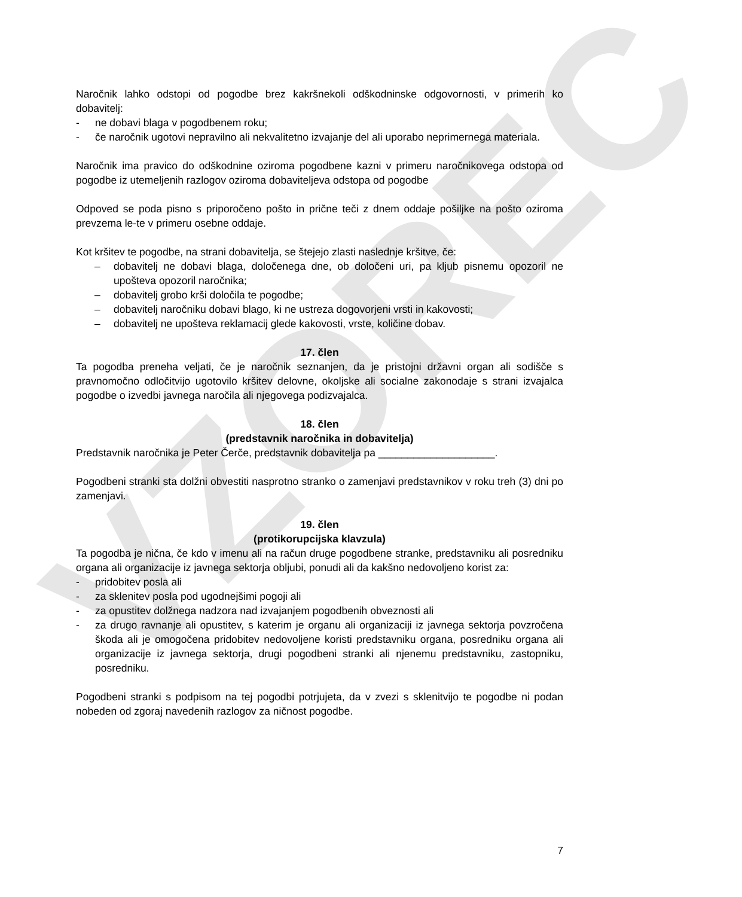VZOREC
Naročnik lahko odstopi od pogodbe brez kakršnekoli odškodninske odgovornosti, v primerih ko dobavitelj:
- ne dobavi blaga v pogodbenem roku;
- če naročnik ugotovi nepravilno ali nekvalitetno izvajanje del ali uporabo neprimernega materiala.
Naročnik ima pravico do odškodnine oziroma pogodbene kazni v primeru naročnikovega odstopa od pogodbe iz utemeljenih razlogov oziroma dobaviteljeva odstopa od pogodbe
Odpoved se poda pisno s priporočeno pošto in prične teči z dnem oddaje pošiljke na pošto oziroma prevzema le-te v primeru osebne oddaje.
Kot kršitev te pogodbe, na strani dobavitelja, se štejejo zlasti naslednje kršitve, če:
– dobavitelj ne dobavi blaga, določenega dne, ob določeni uri, pa kljub pisnemu opozoril ne upošteva opozoril naročnika;
– dobavitelj grobo krši določila te pogodbe;
– dobavitelj naročniku dobavi blago, ki ne ustreza dogovorjeni vrsti in kakovosti;
– dobavitelj ne upošteva reklamacij glede kakovosti, vrste, količine dobav.
17. člen
Ta pogodba preneha veljati, če je naročnik seznanjen, da je pristojni državni organ ali sodišče s pravnomočno odločitvijo ugotovilo kršitev delovne, okoljske ali socialne zakonodaje s strani izvajalca pogodbe o izvedbi javnega naročila ali njegovega podizvajalca.
18. člen
(predstavnik naročnika in dobavitelja)
Predstavnik naročnika je Peter Čerče, predstavnik dobavitelja pa ____________________.
Pogodbeni stranki sta dolžni obvestiti nasprotno stranko o zamenjavi predstavnikov v roku treh (3) dni po zamenjavi.
19. člen
(protikorupcijska klavzula)
Ta pogodba je nična, če kdo v imenu ali na račun druge pogodbene stranke, predstavniku ali posredniku organa ali organizacije iz javnega sektorja obljubi, ponudi ali da kakšno nedovoljeno korist za:
- pridobitev posla ali
- za sklenitev posla pod ugodnejšimi pogoji ali
- za opustitev dolžnega nadzora nad izvajanjem pogodbenih obveznosti ali
- za drugo ravnanje ali opustitev, s katerim je organu ali organizaciji iz javnega sektorja povzročena škoda ali je omogočena pridobitev nedovoljene koristi predstavniku organa, posredniku organa ali organizacije iz javnega sektorja, drugi pogodbeni stranki ali njenemu predstavniku, zastopniku, posredniku.
Pogodbeni stranki s podpisom na tej pogodbi potrjujeta, da v zvezi s sklenitvijo te pogodbe ni podan nobeden od zgoraj navedenih razlogov za ničnost pogodbe.
7